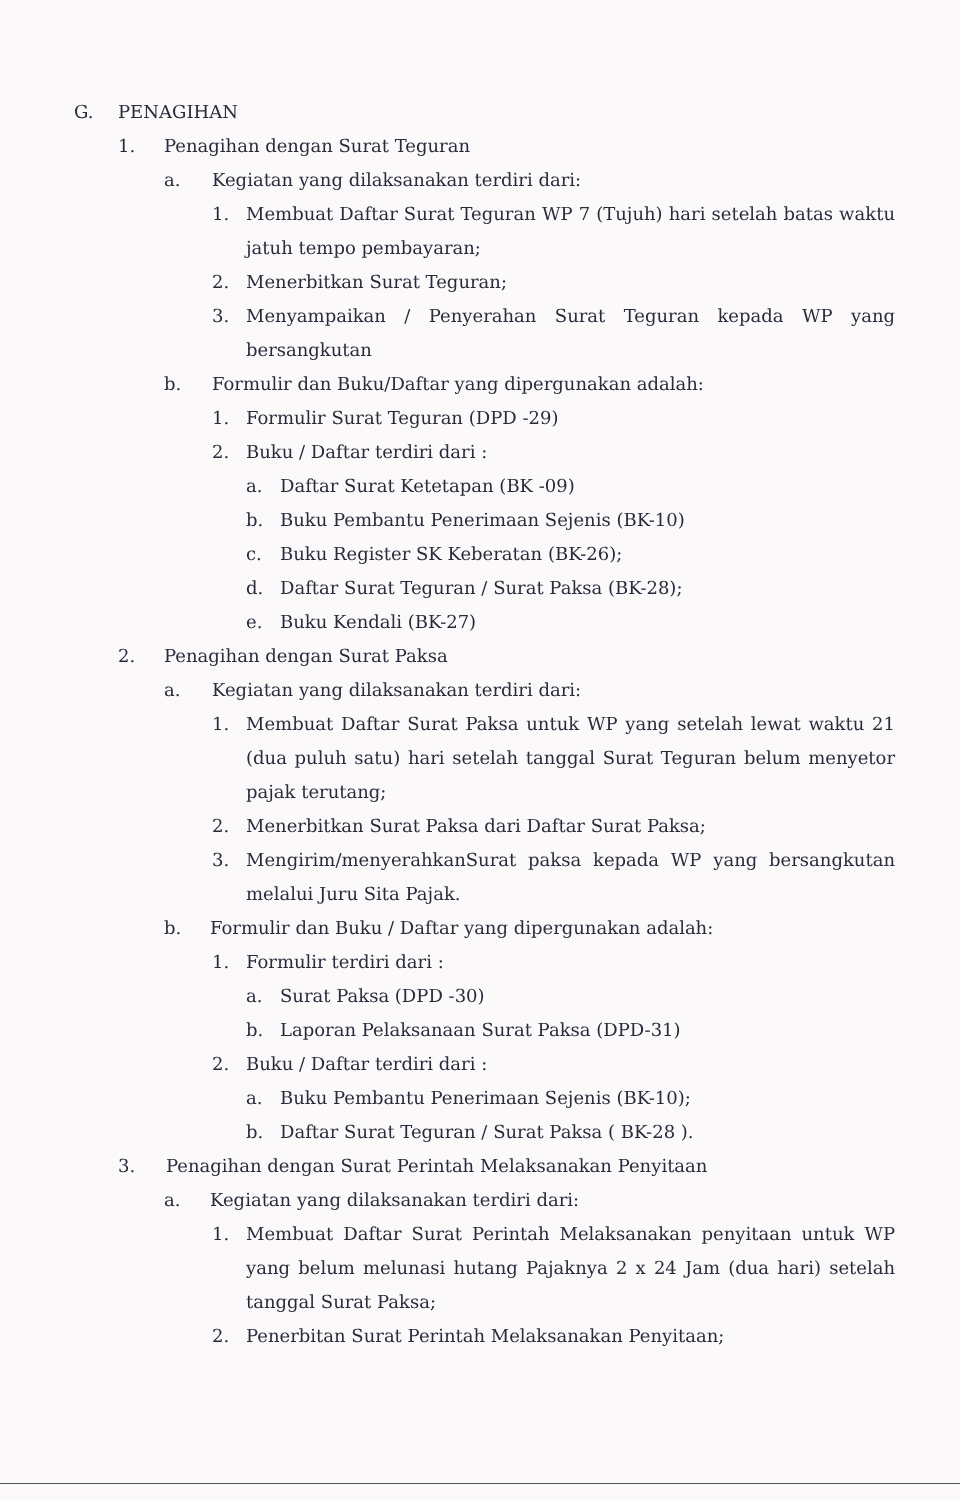G. PENAGIHAN
1. Penagihan dengan Surat Teguran
a. Kegiatan yang dilaksanakan terdiri dari:
1. Membuat Daftar Surat Teguran WP 7 (Tujuh) hari setelah batas waktu jatuh tempo pembayaran;
2. Menerbitkan Surat Teguran;
3. Menyampaikan / Penyerahan Surat Teguran kepada WP yang bersangkutan
b. Formulir dan Buku/Daftar yang dipergunakan adalah:
1. Formulir Surat Teguran (DPD -29)
2. Buku / Daftar terdiri dari :
a. Daftar Surat Ketetapan (BK -09)
b. Buku Pembantu Penerimaan Sejenis (BK-10)
c. Buku Register SK Keberatan (BK-26);
d. Daftar Surat Teguran / Surat Paksa (BK-28);
e. Buku Kendali (BK-27)
2. Penagihan dengan Surat Paksa
a. Kegiatan yang dilaksanakan terdiri dari:
1. Membuat Daftar Surat Paksa untuk WP yang setelah lewat waktu 21 (dua puluh satu) hari setelah tanggal Surat Teguran belum menyetor pajak terutang;
2. Menerbitkan Surat Paksa dari Daftar Surat Paksa;
3. Mengirim/menyerahkanSurat paksa kepada WP yang bersangkutan melalui Juru Sita Pajak.
b. Formulir dan Buku / Daftar yang dipergunakan adalah:
1. Formulir terdiri dari :
a. Surat Paksa (DPD -30)
b. Laporan Pelaksanaan Surat Paksa (DPD-31)
2. Buku / Daftar terdiri dari :
a. Buku Pembantu Penerimaan Sejenis (BK-10);
b. Daftar Surat Teguran / Surat Paksa ( BK-28 ).
3. Penagihan dengan Surat Perintah Melaksanakan Penyitaan
a. Kegiatan yang dilaksanakan terdiri dari:
1. Membuat Daftar Surat Perintah Melaksanakan penyitaan untuk WP yang belum melunasi hutang Pajaknya 2 x 24 Jam (dua hari) setelah tanggal Surat Paksa;
2. Penerbitan Surat Perintah Melaksanakan Penyitaan;